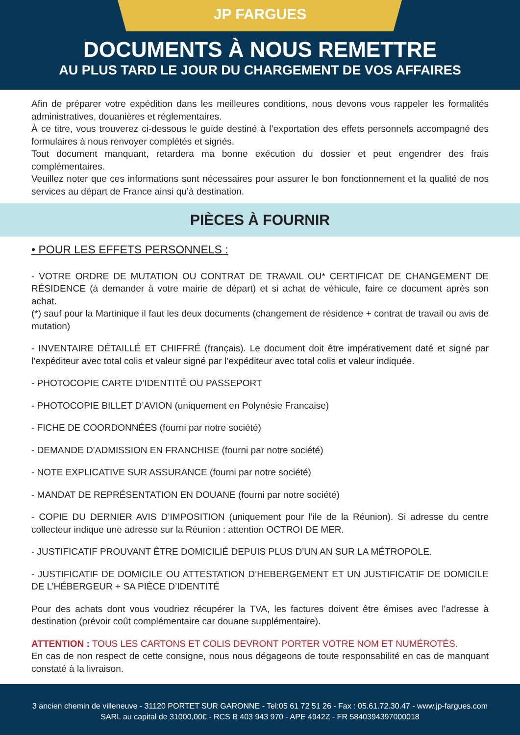JP FARGUES
DOCUMENTS À NOUS REMETTRE
AU PLUS TARD LE JOUR DU CHARGEMENT DE VOS AFFAIRES
Afin de préparer votre expédition dans les meilleures conditions, nous devons vous rappeler les formalités administratives, douanières et réglementaires.
À ce titre, vous trouverez ci-dessous le guide destiné à l’exportation des effets personnels accompagné des formulaires à nous renvoyer complétés et signés.
Tout document manquant, retardera ma bonne exécution du dossier et peut engendrer des frais complémentaires.
Veuillez noter que ces informations sont nécessaires pour assurer le bon fonctionnement et la qualité de nos services au départ de France ainsi qu’à destination.
PIÈCES À FOURNIR
• POUR LES EFFETS PERSONNELS :
- VOTRE ORDRE DE MUTATION OU CONTRAT DE TRAVAIL OU* CERTIFICAT DE CHANGEMENT DE RÉSIDENCE (à demander à votre mairie de départ) et si achat de véhicule, faire ce document après son achat.
(*) sauf pour la Martinique il faut les deux documents (changement de résidence + contrat de travail ou avis de mutation)
- INVENTAIRE DÉTAILLÉ ET CHIFFRÉ (français). Le document doit être impérativement daté et signé par l’expéditeur avec total colis et valeur signé par l’expéditeur avec total colis et valeur indiquée.
- PHOTOCOPIE CARTE D’IDENTITÉ OU PASSEPORT
- PHOTOCOPIE BILLET D’AVION (uniquement en Polynésie Francaise)
- FICHE DE COORDONNÉES (fourni par notre société)
- DEMANDE D’ADMISSION EN FRANCHISE (fourni par notre société)
- NOTE EXPLICATIVE SUR ASSURANCE (fourni par notre société)
- MANDAT DE REPRÉSENTATION EN DOUANE (fourni par notre société)
- COPIE DU DERNIER AVIS D’IMPOSITION (uniquement pour l’ile de la Réunion). Si adresse du centre collecteur indique une adresse sur la Réunion : attention OCTROI DE MER.
- JUSTIFICATIF PROUVANT ÊTRE DOMICILIÉ DEPUIS PLUS D’UN AN SUR LA MÉTROPOLE.
- JUSTIFICATIF DE DOMICILE OU ATTESTATION D’HEBERGEMENT ET UN JUSTIFICATIF DE DOMICILE DE L’HÉBERGEUR + SA PIÈCE D’IDENTITÉ
Pour des achats dont vous voudriez récupérer la TVA, les factures doivent être émises avec l’adresse à destination (prévoir coût complémentaire car douane supplémentaire).
ATTENTION : TOUS LES CARTONS ET COLIS DEVRONT PORTER VOTRE NOM ET NUMÉROTÉS.
En cas de non respect de cette consigne, nous nous dégageons de toute responsabilité en cas de manquant constaté à la livraison.
3 ancien chemin de villeneuve - 31120 PORTET SUR GARONNE - Tel:05 61 72 51 26 - Fax : 05.61.72.30.47 - www.jp-fargues.com
SARL au capital de 31000,00€ - RCS B 403 943 970 - APE 4942Z - FR 5840394397000018